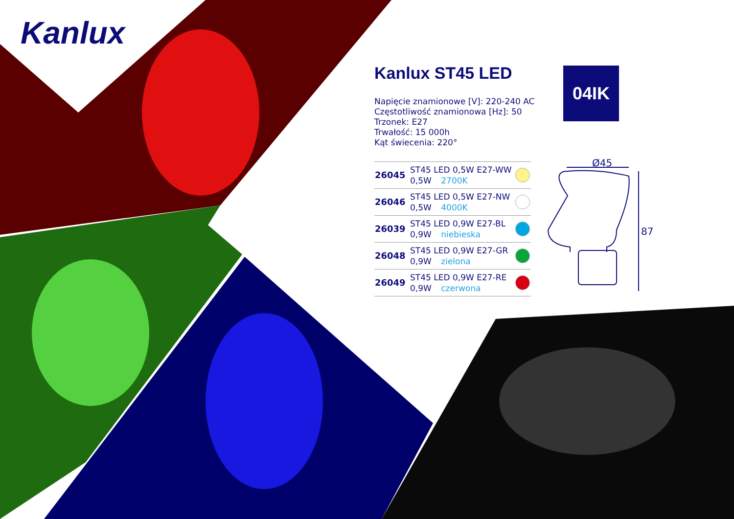Ø45
87
Kanlux
04IK
Kanlux ST45 LED
Napięcie znamionowe [V]: 220-240 AC
Częstotliwość znamionowa [Hz]: 50
Trzonek: E27
Trwałość: 15 000h
Kąt świecenia: 220°
| 26045 | ST45 LED 0,5W E27-WW 0,5W 2700K | |
| 26046 | ST45 LED 0,5W E27-NW 0,5W 4000K | |
| 26039 | ST45 LED 0,9W E27-BL 0,9W niebieska | |
| 26048 | ST45 LED 0,9W E27-GR 0,9W zielona | |
| 26049 | ST45 LED 0,9W E27-RE 0,9W czerwona | |